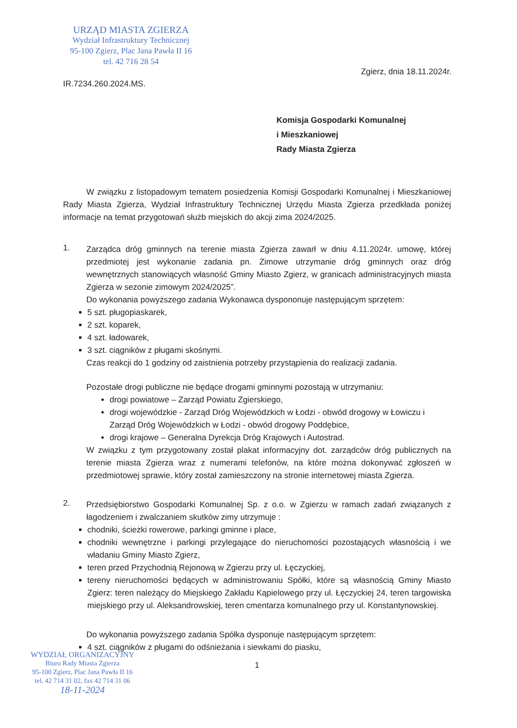URZĄD MIASTA ZGIERZA
Wydział Infrastruktury Technicznej
95-100 Zgierz, Plac Jana Pawła II 16
tel. 42 716 28 54
Zgierz, dnia 18.11.2024r.
IR.7234.260.2024.MS.
Komisja Gospodarki Komunalnej
i Mieszkaniowej
Rady Miasta Zgierza
W związku z listopadowym tematem posiedzenia Komisji Gospodarki Komunalnej i Mieszkaniowej Rady Miasta Zgierza, Wydział Infrastruktury Technicznej Urzędu Miasta Zgierza przedkłada poniżej informacje na temat przygotowań służb miejskich do akcji zima 2024/2025.
1.
Zarządca dróg gminnych na terenie miasta Zgierza zawarł w dniu 4.11.2024r. umowę, której przedmiotej jest wykonanie zadania pn. Zimowe utrzymanie dróg gminnych oraz dróg wewnętrznych stanowiących własność Gminy Miasto Zgierz, w granicach administracyjnych miasta Zgierza w sezonie zimowym 2024/2025”.
Do wykonania powyższego zadania Wykonawca dyspononuje następującym sprzętem:
5 szt. pługopiaskarek,
2 szt. koparek,
4 szt. ładowarek,
3 szt. ciągników z pługami skośnymi.
Czas reakcji do 1 godziny od zaistnienia potrzeby przystąpienia do realizacji zadania.
Pozostałe drogi publiczne nie będące drogami gminnymi pozostają w utrzymaniu:
drogi powiatowe – Zarząd Powiatu Zgierskiego,
drogi wojewódzkie - Zarząd Dróg Wojewódzkich w Łodzi - obwód drogowy w Łowiczu i Zarząd Dróg Wojewódzkich w Łodzi - obwód drogowy Poddębice,
drogi krajowe – Generalna Dyrekcja Dróg Krajowych i Autostrad.
W związku z tym przygotowany został plakat informacyjny dot. zarządców dróg publicznych na terenie miasta Zgierza wraz z numerami telefonów, na które można dokonywać zgłoszeń w przedmiotowej sprawie, który został zamieszczony na stronie internetowej miasta Zgierza.
2.
Przedsiębiorstwo Gospodarki Komunalnej Sp. z o.o. w Zgierzu w ramach zadań związanych z łagodzeniem i zwalczaniem skutków zimy utrzymuje :
chodniki, ścieżki rowerowe, parkingi gminne i place,
chodniki wewnętrzne i parkingi przylegające do nieruchomości pozostających własnością i we władaniu Gminy Miasto Zgierz,
teren przed Przychodnią Rejonową w Zgierzu przy ul. Łęczyckiej,
tereny nieruchomości będących w administrowaniu Spółki, które są własnością Gminy Miasto Zgierz: teren należący do Miejskiego Zakładu Kąpielowego przy ul. Łęczyckiej 24, teren targowiska miejskiego przy ul. Aleksandrowskiej, teren cmentarza komunalnego przy ul. Konstantynowskiej.
Do wykonania powyższego zadania Spółka dysponuje następującym sprzętem:
4 szt. ciągników z pługami do odśnieżania i siewkami do piasku,
1
WYDZIAŁ ORGANIZACYJNY
Biuro Rady Miasta Zgierza
95-100 Zgierz, Plac Jana Pawła II 16
tel. 42 714 31 02, fax 42 714 31 06
18-11-2024